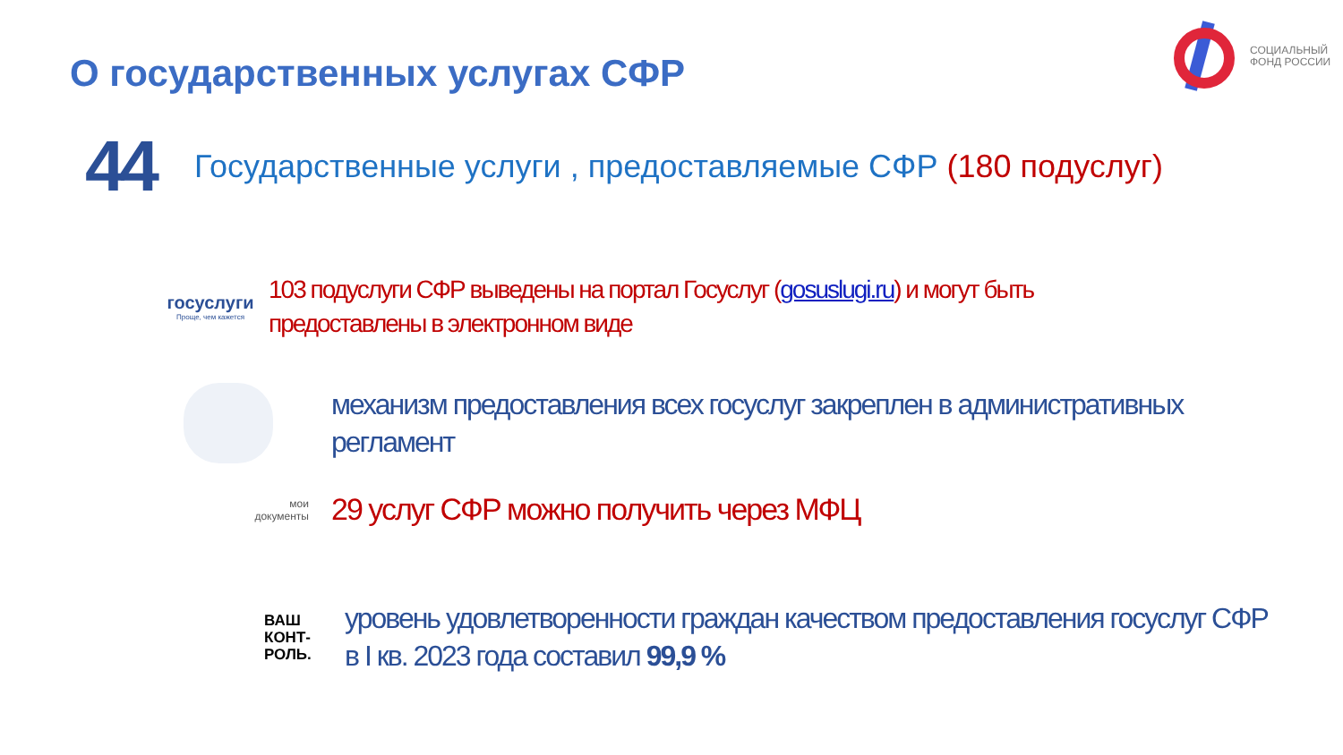О государственных услугах СФР
СОЦИАЛЬНЫЙ
ФОНД РОССИИ
44 Государственные услуги , предоставляемые СФР (180 подуслуг)
госуслуги
Проще, чем кажется
103 подуслуги СФР выведены на портал Госуслуг (gosuslugi.ru) и могут быть предоставлены в электронном виде
механизм предоставления всех госуслуг закреплен в административных регламент
мои
документы
29 услуг СФР можно получить через МФЦ
ВАШ
КОНТ-
РОЛЬ.
уровень удовлетворенности граждан качеством предоставления госуслуг СФР в I кв. 2023 года составил 99,9 %